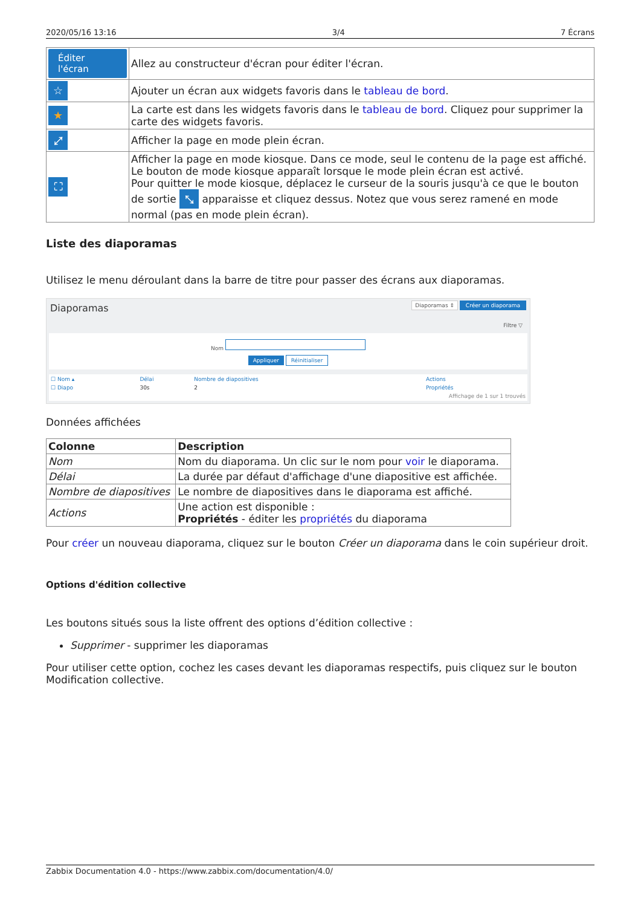2020/05/16 13:16 3/4 7 Écrans
| Éditer l'écran | Allez au constructeur d'écran pour éditer l'écran. |
| ☆ | Ajouter un écran aux widgets favoris dans le tableau de bord . |
| ★ | La carte est dans les widgets favoris dans le tableau de bord . Cliquez pour supprimer la carte des widgets favoris. |
| ⤢ | Afficher la page en mode plein écran. |
| ⛶ | Afficher la page en mode kiosque. Dans ce mode, seul le contenu de la page est affiché. Le bouton de mode kiosque apparaît lorsque le mode plein écran est activé. Pour quitter le mode kiosque, déplacez le curseur de la souris jusqu'à ce que le bouton de sortie ⤡ apparaisse et cliquez dessus. Notez que vous serez ramené en mode normal (pas en mode plein écran). |
Liste des diaporamas
Utilisez le menu déroulant dans la barre de titre pour passer des écrans aux diaporamas.
Diaporamas Diaporamas ⇕ Créer un diaporama
Filtre ▽
Nom
Appliquer Réinitialiser
| ☐ Nom ▴ | Délai | Nombre de diapositives | Actions |
| ☐ Diapo | 30s | 2 | Propriétés |
| Affichage de 1 sur 1 trouvés | | | |
Données affichées
| Colonne | Description |
| --- | --- |
| Nom | Nom du diaporama. Un clic sur le nom pour voir le diaporama. |
| Délai | La durée par défaut d'affichage d'une diapositive est affichée. |
| Nombre de diapositives | Le nombre de diapositives dans le diaporama est affiché. |
| Actions | Une action est disponible : Propriétés - éditer les propriétés du diaporama |
Pour créer un nouveau diaporama, cliquez sur le bouton Créer un diaporama dans le coin supérieur droit.
Options d'édition collective
Les boutons situés sous la liste offrent des options d’édition collective :
Supprimer - supprimer les diaporamas
Pour utiliser cette option, cochez les cases devant les diaporamas respectifs, puis cliquez sur le bouton Modification collective.
Zabbix Documentation 4.0 - https://www.zabbix.com/documentation/4.0/